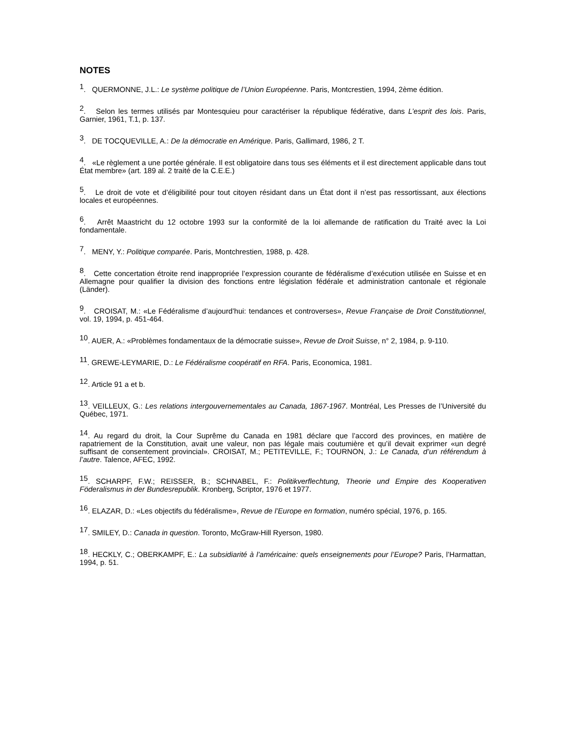NOTES
<sup>1</sup>. QUERMONNE, J.L.: Le système politique de l’Union Européenne. Paris, Montcrestien, 1994, 2ème édition.
<sup>2</sup>. Selon les termes utilisés par Montesquieu pour caractériser la république fédérative, dans L’esprit des lois. Paris, Garnier, 1961, T.1, p. 137.
<sup>3</sup>. DE TOCQUEVILLE, A.: De la démocratie en Amérique. Paris, Gallimard, 1986, 2 T.
<sup>4</sup>. «Le règlement a une portée générale. Il est obligatoire dans tous ses éléments et il est directement applicable dans tout État membre» (art. 189 al. 2 traité de la C.E.E.)
<sup>5</sup>. Le droit de vote et d’éligibilité pour tout citoyen résidant dans un État dont il n’est pas ressortissant, aux élections locales et européennes.
<sup>6</sup>. Arrêt Maastricht du 12 octobre 1993 sur la conformité de la loi allemande de ratification du Traité avec la Loi fondamentale.
<sup>7</sup>. MENY, Y.: Politique comparée. Paris, Montchrestien, 1988, p. 428.
<sup>8</sup>. Cette concertation étroite rend inappropriée l’expression courante de fédéralisme d’exécution utilisée en Suisse et en Allemagne pour qualifier la division des fonctions entre législation fédérale et administration cantonale et régionale (Länder).
<sup>9</sup>. CROISAT, M.: «Le Fédéralisme d’aujourd’hui: tendances et controverses», Revue Française de Droit Constitutionnel, vol. 19, 1994, p. 451-464.
<sup>10</sup>. AUER, A.: «Problèmes fondamentaux de la démocratie suisse», Revue de Droit Suisse, n° 2, 1984, p. 9-110.
<sup>11</sup>. GREWE-LEYMARIE, D.: Le Fédéralisme coopératif en RFA. Paris, Economica, 1981.
<sup>12</sup>. Article 91 a et b.
<sup>13</sup>. VEILLEUX, G.: Les relations intergouvernementales au Canada, 1867-1967. Montréal, Les Presses de l’Université du Québec, 1971.
<sup>14</sup>. Au regard du droit, la Cour Suprême du Canada en 1981 déclare que l’accord des provinces, en matière de rapatriement de la Constitution, avait une valeur, non pas légale mais coutumière et qu’il devait exprimer «un degré suffisant de consentement provincial». CROISAT, M.; PETITEVILLE, F.; TOURNON, J.: Le Canada, d’un référendum à l’autre. Talence, AFEC, 1992.
<sup>15</sup>. SCHARPF, F.W.; REISSER, B.; SCHNABEL, F.: Politikverflechtung, Theorie und Empire des Kooperativen Föderalismus in der Bundesrepublik. Kronberg, Scriptor, 1976 et 1977.
<sup>16</sup>. ELAZAR, D.: «Les objectifs du fédéralisme», Revue de l’Europe en formation, numéro spécial, 1976, p. 165.
<sup>17</sup>. SMILEY, D.: Canada in question. Toronto, McGraw-Hill Ryerson, 1980.
<sup>18</sup>. HECKLY, C.; OBERKAMPF, E.: La subsidiarité à l’américaine: quels enseignements pour l’Europe? Paris, l’Harmattan, 1994, p. 51.